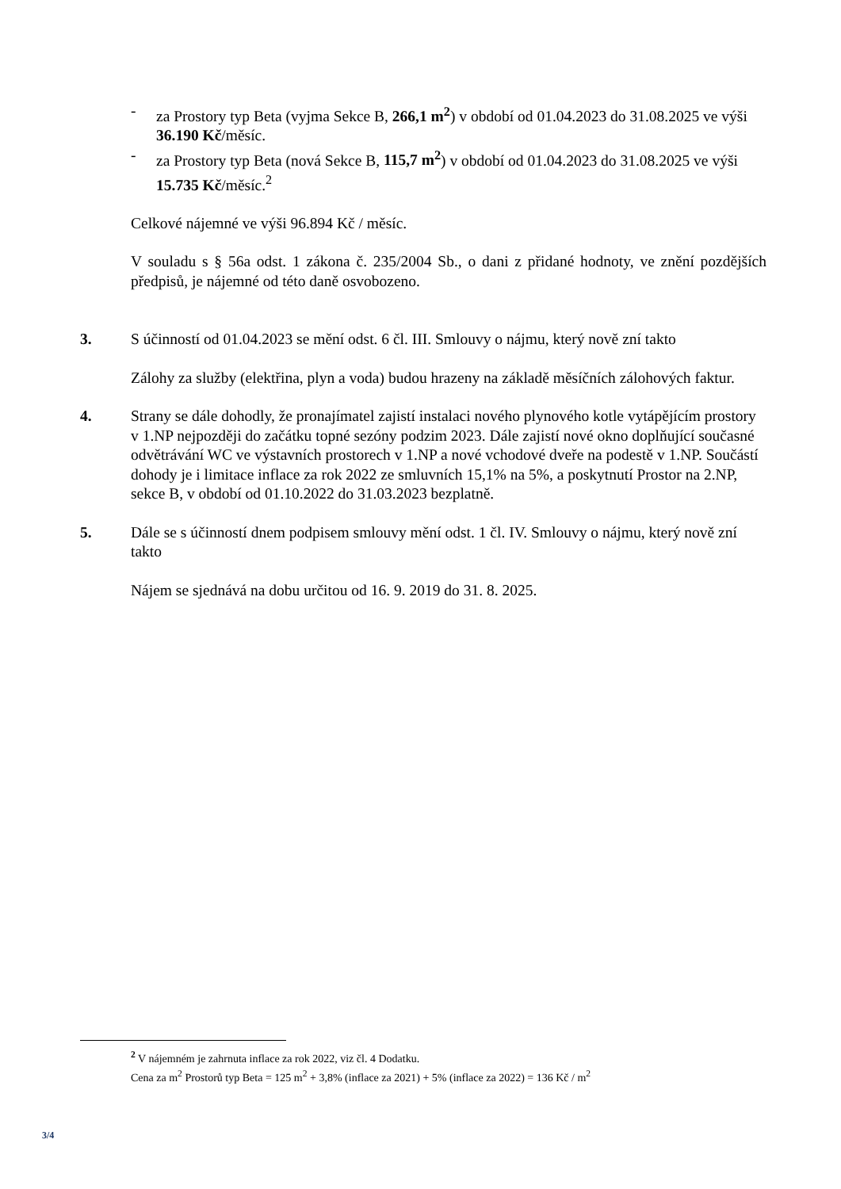- za Prostory typ Beta (vyjma Sekce B, 266,1 m<sup>2</sup>) v období od 01.04.2023 do 31.08.2025 ve výši 36.190 Kč/měsíc.
- za Prostory typ Beta (nová Sekce B, 115,7 m<sup>2</sup>) v období od 01.04.2023 do 31.08.2025 ve výši 15.735 Kč/měsíc.<sup>2</sup>
Celkové nájemné ve výši 96.894 Kč / měsíc.
V souladu s § 56a odst. 1 zákona č. 235/2004 Sb., o dani z přidané hodnoty, ve znění pozdějších předpisů, je nájemné od této daně osvobozeno.
3. S účinností od 01.04.2023 se mění odst. 6 čl. III. Smlouvy o nájmu, který nově zní takto
Zálohy za služby (elektřina, plyn a voda) budou hrazeny na základě měsíčních zálohových faktur.
4. Strany se dále dohodly, že pronajímatel zajistí instalaci nového plynového kotle vytápějícím prostory v 1.NP nejpozději do začátku topné sezóny podzim 2023. Dále zajistí nové okno doplňující současné odvětrávání WC ve výstavních prostorech v 1.NP a nové vchodové dveře na podestě v 1.NP. Součástí dohody je i limitace inflace za rok 2022 ze smluvních 15,1% na 5%, a poskytnutí Prostor na 2.NP, sekce B, v období od 01.10.2022 do 31.03.2023 bezplatně.
5. Dále se s účinností dnem podpisem smlouvy mění odst. 1 čl. IV. Smlouvy o nájmu, který nově zní takto
Nájem se sjednává na dobu určitou od 16. 9. 2019 do 31. 8. 2025.
<sup>2</sup> V nájemném je zahrnuta inflace za rok 2022, viz čl. 4 Dodatku.
Cena za m<sup>2</sup> Prostorů typ Beta = 125 m<sup>2</sup> + 3,8% (inflace za 2021) + 5% (inflace za 2022) = 136 Kč / m<sup>2</sup>
3/4